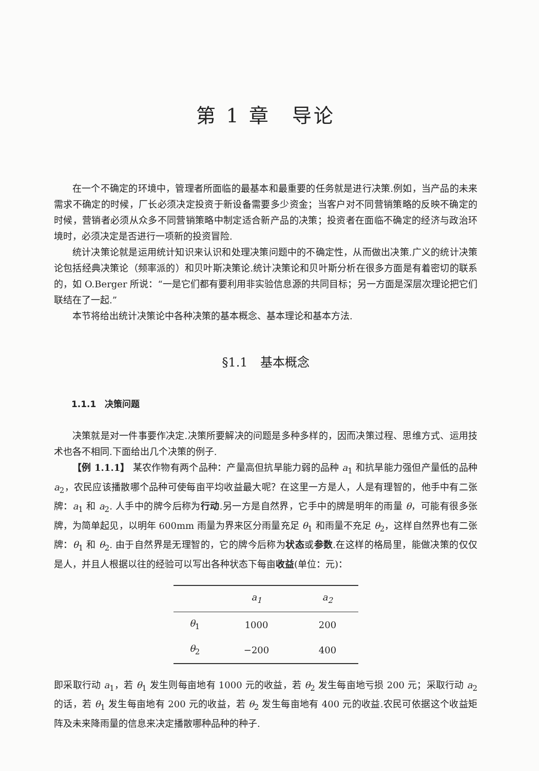第 1 章　导论
在一个不确定的环境中，管理者所面临的最基本和最重要的任务就是进行决策.例如，当产品的未来需求不确定的时候，厂长必须决定投资于新设备需要多少资金；当客户对不同营销策略的反映不确定的时候，营销者必须从众多不同营销策略中制定适合新产品的决策；投资者在面临不确定的经济与政治环境时，必须决定是否进行一项新的投资冒险.
统计决策论就是运用统计知识来认识和处理决策问题中的不确定性，从而做出决策.广义的统计决策论包括经典决策论（频率派的）和贝叶斯决策论.统计决策论和贝叶斯分析在很多方面是有着密切的联系的，如 O.Berger 所说：“一是它们都有要利用非实验信息源的共同目标；另一方面是深层次理论把它们联结在了一起.”
本节将给出统计决策论中各种决策的基本概念、基本理论和基本方法.
§1.1　基本概念
1.1.1　决策问题
决策就是对一件事要作决定.决策所要解决的问题是多种多样的，因而决策过程、思维方式、运用技术也各不相同.下面给出几个决策的例子.
【例 1.1.1】 某农作物有两个品种：产量高但抗旱能力弱的品种 a<sub>1</sub> 和抗旱能力强但产量低的品种 a<sub>2</sub>，农民应该播散哪个品种可使每亩平均收益最大呢？在这里一方是人，人是有理智的，他手中有二张牌：a<sub>1</sub> 和 a<sub>2</sub>. 人手中的牌今后称为行动.另一方是自然界，它手中的牌是明年的雨量 θ，可能有很多张牌，为简单起见，以明年 600mm 雨量为界来区分雨量充足 θ<sub>1</sub> 和雨量不充足 θ<sub>2</sub>，这样自然界也有二张牌：θ<sub>1</sub> 和 θ<sub>2</sub>. 由于自然界是无理智的，它的牌今后称为状态或参数.在这样的格局里，能做决策的仅仅是人，并且人根据以往的经验可以写出各种状态下每亩收益(单位：元)：
| | a<sub>1</sub> | a<sub>2</sub> |
| --- | --- | --- |
| θ<sub>1</sub> | 1000 | 200 |
| θ<sub>2</sub> | −200 | 400 |
即采取行动 a<sub>1</sub>，若 θ<sub>1</sub> 发生则每亩地有 1000 元的收益，若 θ<sub>2</sub> 发生每亩地亏损 200 元；采取行动 a<sub>2</sub> 的话，若 θ<sub>1</sub> 发生每亩地有 200 元的收益，若 θ<sub>2</sub> 发生每亩地有 400 元的收益.农民可依据这个收益矩阵及未来降雨量的信息来决定播散哪种品种的种子.